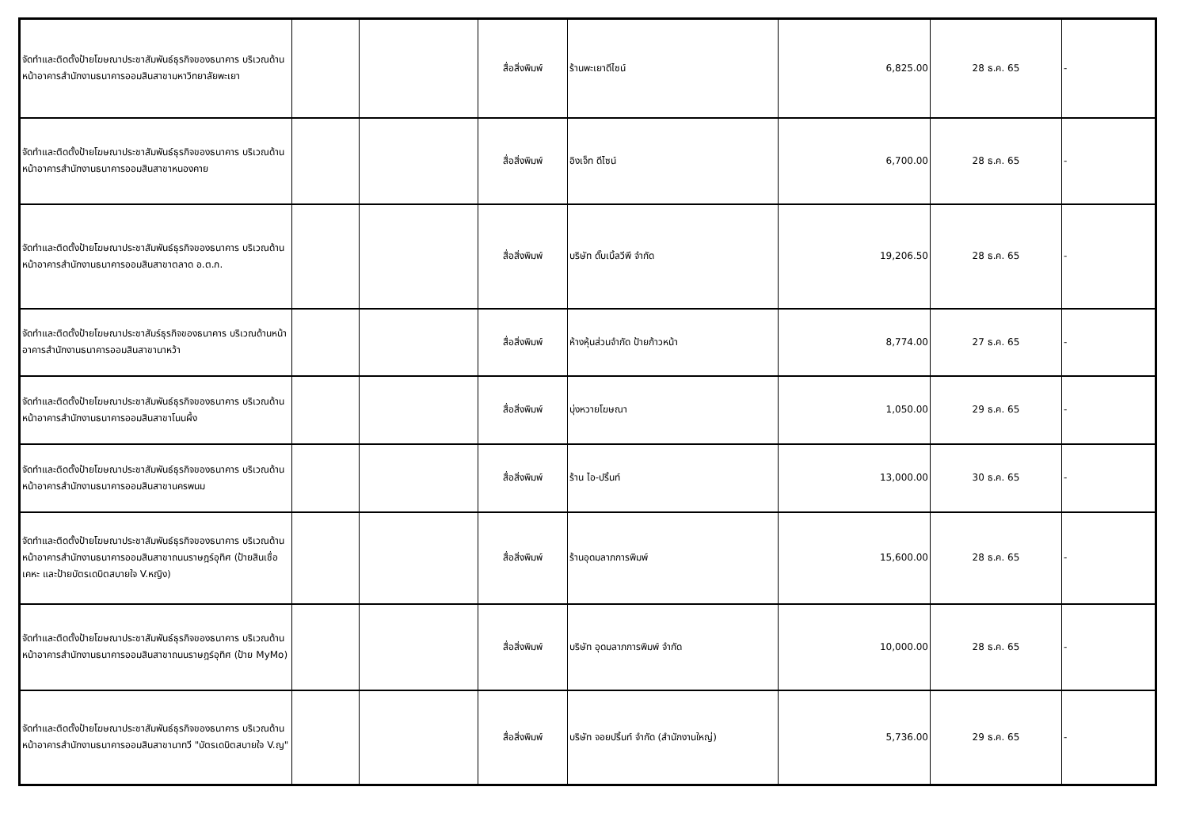| จัดทำและติดตั้งป้ายโฆษณาประชาสัมพันธ์ธุรกิจของธนาคาร บริเวณด้านหน้าอาคารสำนักงานธนาคารออมสินสาขามหาวิทยาลัยพะเยา | | | สื่อสิ่งพิมพ์ | ร้านพะเยาดีไซน์ | 6,825.00 | 28 ธ.ค. 65 | - |
| จัดทำและติดตั้งป้ายโฆษณาประชาสัมพันธ์ธุรกิจของธนาคาร บริเวณด้านหน้าอาคารสำนักงานธนาคารออมสินสาขาหนองคาย | | | สื่อสิ่งพิมพ์ | อิงเจ็ท ดีไซน์ | 6,700.00 | 28 ธ.ค. 65 | - |
| จัดทำและติดตั้งป้ายโฆษณาประชาสัมพันธ์ธุรกิจของธนาคาร บริเวณด้านหน้าอาคารสำนักงานธนาคารออมสินสาขาตลาด อ.ต.ก. | | | สื่อสิ่งพิมพ์ | บริษัท ดั๊บเบิ้ลวีพี จำกัด | 19,206.50 | 28 ธ.ค. 65 | - |
| จัดทำและติดตั้งป้ายโฆษณาประชาสัมร์ธุรกิจของธนาคาร บริเวณด้านหน้าอาคารสำนักงานธนาคารออมสินสาขานาหว้า | | | สื่อสิ่งพิมพ์ | ห้างหุ้นส่วนจำกัด ป้ายก้าวหน้า | 8,774.00 | 27 ธ.ค. 65 | - |
| จัดทำและติดตั้งป้ายโฆษณาประชาสัมพันธ์ธุรกิจของธนาคาร บริเวณด้านหน้าอาคารสำนักงานธนาคารออมสินสาขาโนนผึ้ง | | | สื่อสิ่งพิมพ์ | บุ่งหวายโฆษณา | 1,050.00 | 29 ธ.ค. 65 | - |
| จัดทำและติดตั้งป้ายโฆษณาประชาสัมพันธ์ธุรกิจของธนาคาร บริเวณด้านหน้าอาคารสำนักงานธนาคารออมสินสาขานครพนม | | | สื่อสิ่งพิมพ์ | ร้าน ไอ-ปริ้นท์ | 13,000.00 | 30 ธ.ค. 65 | - |
| จัดทำและติดตั้งป้ายโฆษณาประชาสัมพันธ์ธุรกิจของธนาคาร บริเวณด้านหน้าอาคารสำนักงานธนาคารออมสินสาขาถนนราษฎร์อุทิศ (ป้ายสินเชื่อเคหะ และป้ายบัตรเดบิตสบายใจ V.หญิง) | | | สื่อสิ่งพิมพ์ | ร้านอุดมลาภการพิมพ์ | 15,600.00 | 28 ธ.ค. 65 | - |
| จัดทำและติดตั้งป้ายโฆษณาประชาสัมพันธ์ธุรกิจของธนาคาร บริเวณด้านหน้าอาคารสำนักงานธนาคารออมสินสาขาถนนราษฎร์อุทิศ (ป้าย MyMo) | | | สื่อสิ่งพิมพ์ | บริษัท อุดมลาภการพิมพ์ จำกัด | 10,000.00 | 28 ธ.ค. 65 | - |
| จัดทำและติดตั้งป้ายโฆษณาประชาสัมพันธ์ธุรกิจของธนาคาร บริเวณด้านหน้าอาคารสำนักงานธนาคารออมสินสาขานาทวี "บัตรเดบิตสบายใจ V.ญ" | | | สื่อสิ่งพิมพ์ | บริษัท จอยปริ้นท์ จำกัด (สำนักงานใหญ่) | 5,736.00 | 29 ธ.ค. 65 | - |